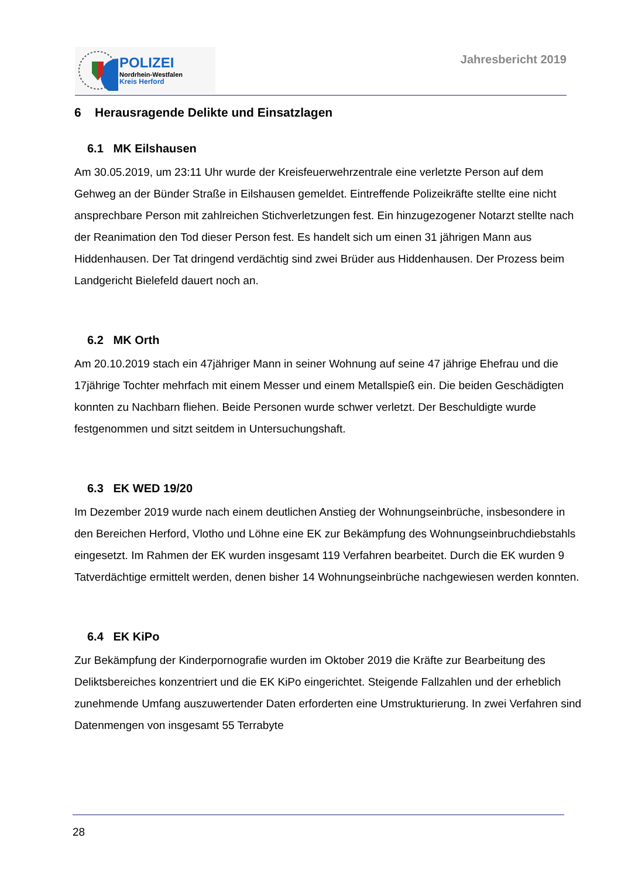POLIZEI
Nordrhein-Westfalen
Kreis Herford
Jahresbericht 2019
6 Herausragende Delikte und Einsatzlagen
6.1 MK Eilshausen
Am 30.05.2019, um 23:11 Uhr wurde der Kreisfeuerwehrzentrale eine verletzte Person auf dem Gehweg an der Bünder Straße in Eilshausen gemeldet. Eintreffende Polizeikräfte stellte eine nicht ansprechbare Person mit zahlreichen Stichverletzungen fest. Ein hinzugezogener Notarzt stellte nach der Reanimation den Tod dieser Person fest. Es handelt sich um einen 31 jährigen Mann aus Hiddenhausen. Der Tat dringend verdächtig sind zwei Brüder aus Hiddenhausen. Der Prozess beim Landgericht Bielefeld dauert noch an.
6.2 MK Orth
Am 20.10.2019 stach ein 47jähriger Mann in seiner Wohnung auf seine 47 jährige Ehefrau und die 17jährige Tochter mehrfach mit einem Messer und einem Metallspieß ein. Die beiden Geschädigten konnten zu Nachbarn fliehen. Beide Personen wurde schwer verletzt. Der Beschuldigte wurde festgenommen und sitzt seitdem in Untersuchungshaft.
6.3 EK WED 19/20
Im Dezember 2019 wurde nach einem deutlichen Anstieg der Wohnungseinbrüche, insbesondere in den Bereichen Herford, Vlotho und Löhne eine EK zur Bekämpfung des Wohnungseinbruchdiebstahls eingesetzt. Im Rahmen der EK wurden insgesamt 119 Verfahren bearbeitet. Durch die EK wurden 9 Tatverdächtige ermittelt werden, denen bisher 14 Wohnungseinbrüche nachgewiesen werden konnten.
6.4 EK KiPo
Zur Bekämpfung der Kinderpornografie wurden im Oktober 2019 die Kräfte zur Bearbeitung des Deliktsbereiches konzentriert und die EK KiPo eingerichtet. Steigende Fallzahlen und der erheblich zunehmende Umfang auszuwertender Daten erforderten eine Umstrukturierung. In zwei Verfahren sind Datenmengen von insgesamt 55 Terrabyte
28